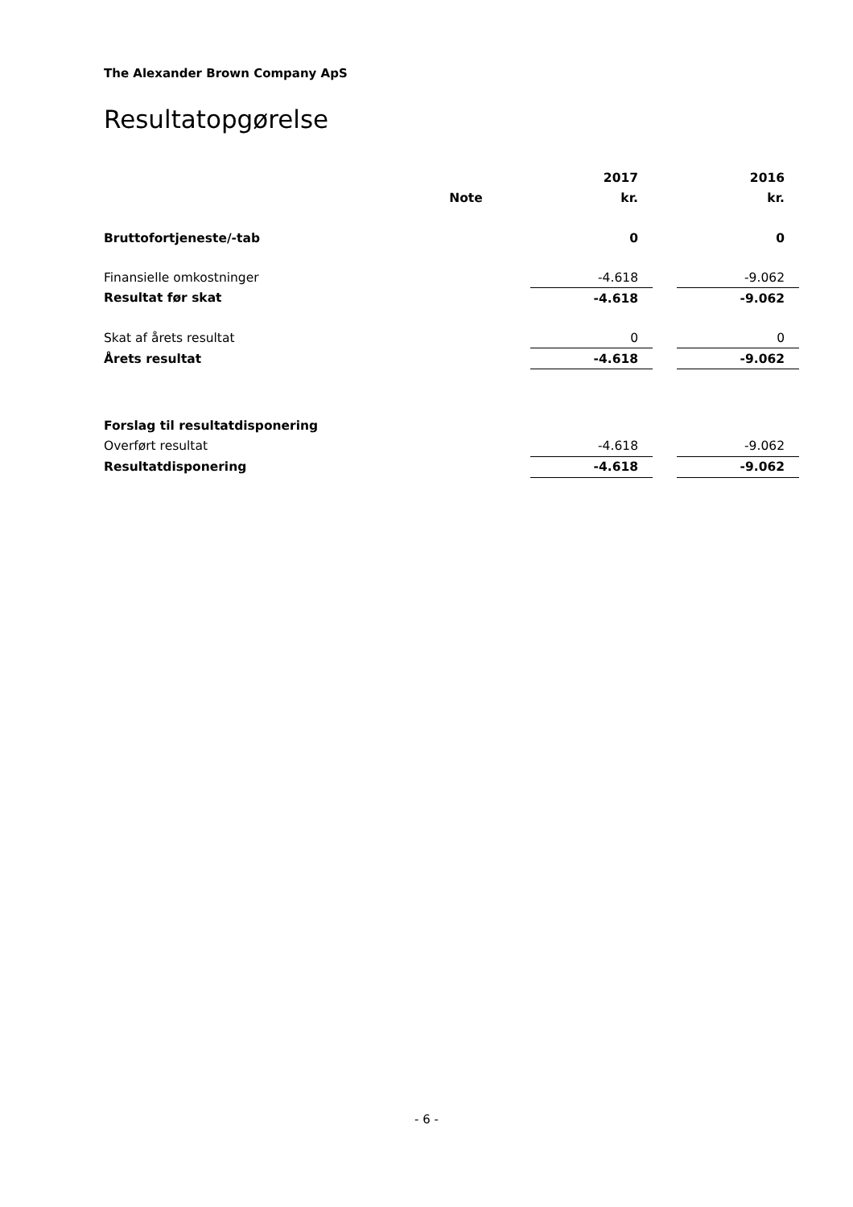The Alexander Brown Company ApS
Resultatopgørelse
| | | | 2017 | | 2016 |
| --- | --- | --- | --- | --- | --- |
| | Note | | kr. | | kr. |
| Bruttofortjeneste/-tab | | | 0 | | 0 |
| Finansielle omkostninger | | | -4.618 | | -9.062 |
| Resultat før skat | | | -4.618 | | -9.062 |
| Skat af årets resultat | | | 0 | | 0 |
| Årets resultat | | | -4.618 | | -9.062 |
| Forslag til resultatdisponering | | | | | |
| Overført resultat | | | -4.618 | | -9.062 |
| Resultatdisponering | | | -4.618 | | -9.062 |
- 6 -